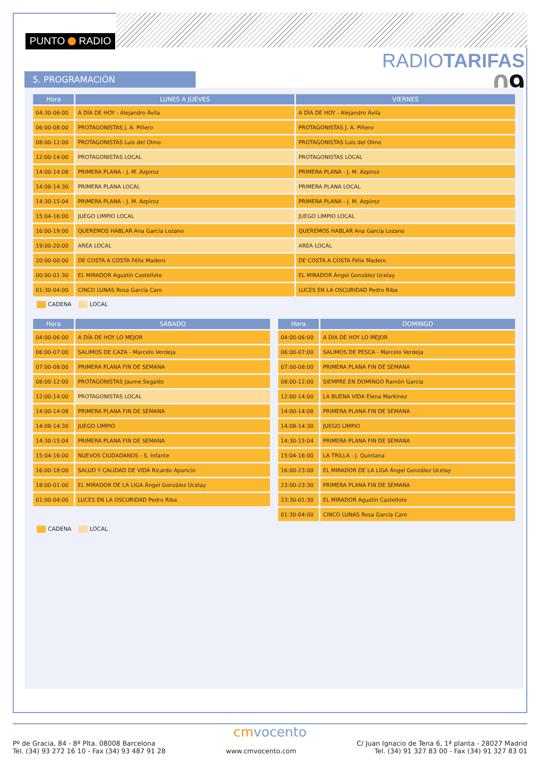PUNTO RADIO
RADIOTARIFAS
09
5. PROGRAMACIÓN
| Hora | LUNES A JUEVES | VIERNES |
| --- | --- | --- |
| 04:30-06:00 | A DÍA DE HOY - Alejandro Ávila | A DÍA DE HOY - Alejandro Ávila |
| 06:00-08:00 | PROTAGONISTAS J. A. Piñero | PROTAGONISTAS J. A. Piñero |
| 08:00-12:00 | PROTAGONISTAS Luis del Olmo | PROTAGONISTAS Luis del Olmo |
| 12:00-14:00 | PROTAGONISTAS LOCAL | PROTAGONISTAS LOCAL |
| 14:00-14:08 | PRIMERA PLANA - J. M. Azpiroz | PRIMERA PLANA - J. M. Azpiroz |
| 14:08-14:30 | PRIMERA PLANA LOCAL | PRIMERA PLANA LOCAL |
| 14:30-15:04 | PRIMERA PLANA - J. M. Azpiroz | PRIMERA PLANA - J. M. Azpiroz |
| 15:04-16:00 | JUEGO LIMPIO LOCAL | JUEGO LIMPIO LOCAL |
| 16:00-19:00 | QUEREMOS HABLAR Ana García Lozano | QUEREMOS HABLAR Ana García Lozano |
| 19:00-20:00 | AREA LOCAL | AREA LOCAL |
| 20:00-00:00 | DE COSTA A COSTA Félix Madero | DE COSTA A COSTA Félix Madero |
| 00:00-01:30 | EL MIRADOR Agustín Castellote | EL MIRADOR Ángel González Ucelay |
| 01:30-04:00 | CINCO LUNAS Rosa García Caro | LUCES EN LA OSCURIDAD Pedro Riba |
CADENA LOCAL
| Hora | SÁBADO |
| --- | --- |
| 04:00-06:00 | A DÍA DE HOY LO MEJOR |
| 06:00-07:00 | SALIMOS DE CAZA - Marcelo Verdeja |
| 07:00-08:00 | PRIMERA PLANA FIN DE SEMANA |
| 08:00-12:00 | PROTAGONISTAS Jaume Segalés |
| 12:00-14:00 | PROTAGONISTAS LOCAL |
| 14:00-14:08 | PRIMERA PLANA FIN DE SEMANA |
| 14:08-14:30 | JUEGO LIMPIO |
| 14:30-15:04 | PRIMERA PLANA FIN DE SEMANA |
| 15:04-16:00 | NUEVOS CIUDADANOS - S. Infante |
| 16:00-18:00 | SALUD Y CALIDAD DE VIDA Ricardo Aparicio |
| 18:00-01:00 | EL MIRADOR DE LA LIGA Ángel González Ucelay |
| 01:00-04:00 | LUCES EN LA OSCURIDAD Pedro Riba |
| Hora | DOMINGO |
| --- | --- |
| 04:00-06:00 | A DÍA DE HOY LO MEJOR |
| 06:00-07:00 | SALIMOS DE PESCA - Marcelo Verdeja |
| 07:00-08:00 | PRIMERA PLANA FIN DE SEMANA |
| 08:00-12:00 | SIEMPRE EN DOMINGO Ramón García |
| 12:00-14:00 | LA BUENA VIDA Elena Markínez |
| 14:00-14:08 | PRIMERA PLANA FIN DE SEMANA |
| 14:08-14:30 | JUEGO LIMPIO |
| 14:30-15:04 | PRIMERA PLANA FIN DE SEMANA |
| 15:04-16:00 | LA TRILLA - J. Quintana |
| 16:00-23:00 | EL MIRADOR DE LA LIGA Ángel González Ucelay |
| 23:00-23:30 | PRIMERA PLANA FIN DE SEMANA |
| 23:30-01:30 | EL MIRADOR Agustín Castellote |
| 01:30-04:00 | CINCO LUNAS Rosa García Caro |
CADENA LOCAL
cmvocento
Pº de Gracia, 84 - 8ª Plta. 08008 Barcelona
Tel. (34) 93 272 16 10 - Fax (34) 93 487 91 28
www.cmvocento.com
C/ Juan Ignacio de Tena 6, 1ª planta - 28027 Madrid
Tel. (34) 91 327 83 00 - Fax (34) 91 327 83 01